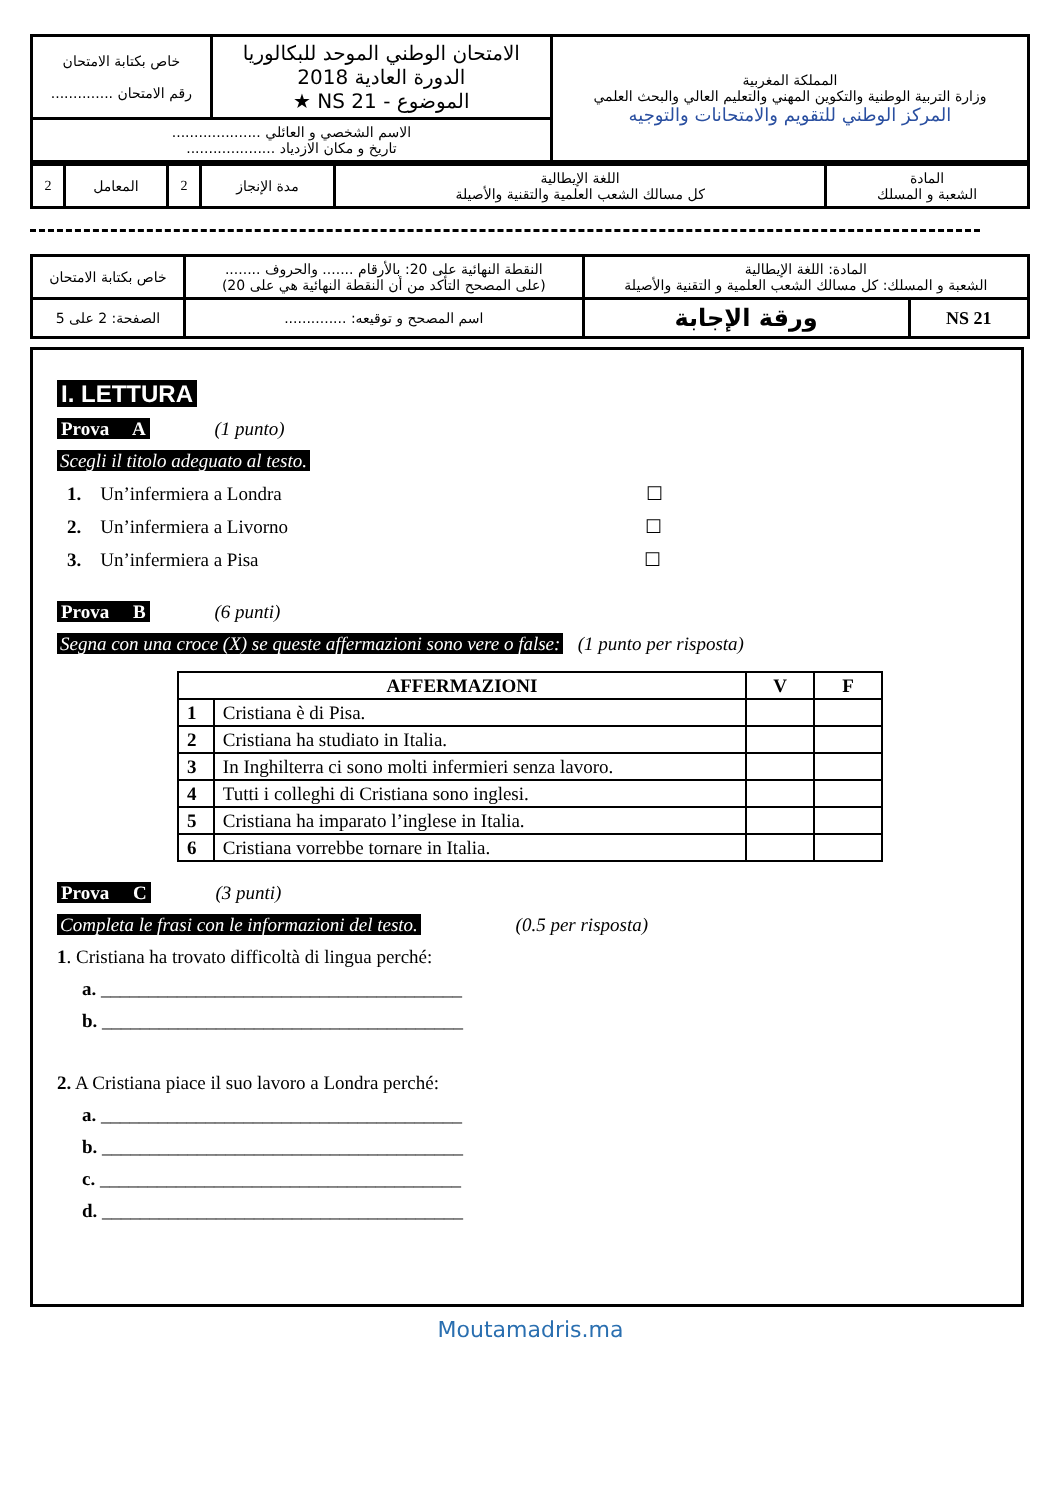| خاص بكتابة الامتحان رقم الامتحان .............. | الامتحان الوطني الموحد للبكالوريا الدورة العادية 2018 الموضوع - NS 21 ★ | المملكة المغربية وزارة التربية الوطنية والتكوين المهني والتعليم العالي والبحث العلمي المركز الوطني للتقويم والامتحانات والتوجيه |
| الاسم الشخصي و العائلي .................... تاريخ و مكان الازدياد .................... | | |
| 2 | المعامل | 2 | مدة الإنجاز | اللغة الإيطالية كل مسالك الشعب العلمية والتقنية والأصيلة | المادة الشعبة و المسلك |
| خاص بكتابة الامتحان | النقطة النهائية على 20: بالأرقام ....... والحروف ........ (على المصحح التأكد من أن النقطة النهائية هي على 20) | المادة: اللغة الإيطالية الشعبة و المسلك: كل مسالك الشعب العلمية و التقنية والأصيلة | |
| الصفحة: 2 على 5 | اسم المصحح و توقيعه: .............. | ورقة الإجابة | NS 21 |
I. LETTURA
Prova A (1 punto)
Scegli il titolo adeguato al testo.
1. Un’infermiera a Londra ☐
2. Un’infermiera a Livorno ☐
3. Un’infermiera a Pisa ☐
Prova B (6 punti)
Segna con una croce (X) se queste affermazioni sono vere o false: (1 punto per risposta)
| AFFERMAZIONI | | V | F |
| --- | --- | --- | --- |
| 1 | Cristiana è di Pisa. | | |
| 2 | Cristiana ha studiato in Italia. | | |
| 3 | In Inghilterra ci sono molti infermieri senza lavoro. | | |
| 4 | Tutti i colleghi di Cristiana sono inglesi. | | |
| 5 | Cristiana ha imparato l’inglese in Italia. | | |
| 6 | Cristiana vorrebbe tornare in Italia. | | |
Prova C (3 punti)
Completa le frasi con le informazioni del testo. (0.5 per risposta)
1. Cristiana ha trovato difficoltà di lingua perché:
a. ______________________________________
b. ______________________________________
2. A Cristiana piace il suo lavoro a Londra perché:
a. ______________________________________
b. ______________________________________
c. ______________________________________
d. ______________________________________
Moutamadris.ma